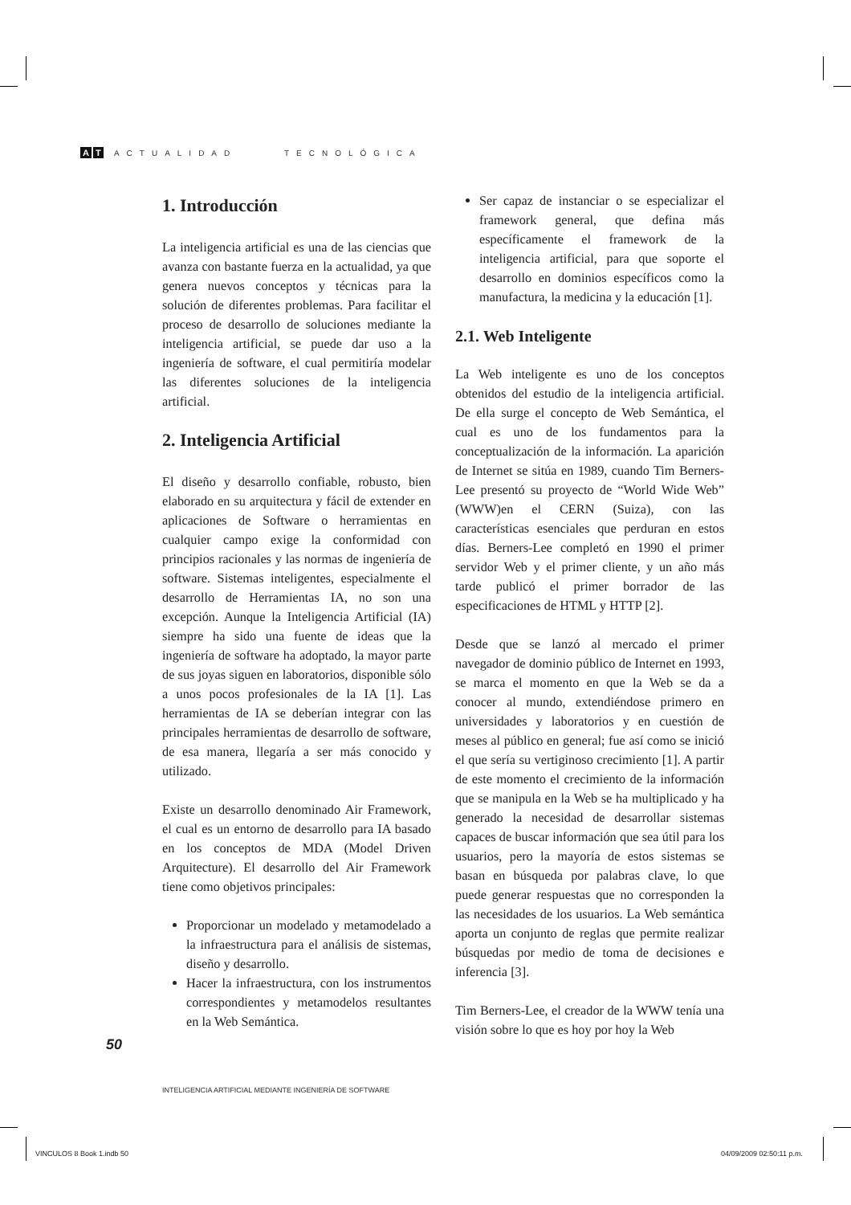A T ACTUALIDAD TECNOLÓGICA
1. Introducción
La inteligencia artificial es una de las ciencias que avanza con bastante fuerza en la actualidad, ya que genera nuevos conceptos y técnicas para la solución de diferentes problemas. Para facilitar el proceso de desarrollo de soluciones mediante la inteligencia artificial, se puede dar uso a la ingeniería de software, el cual permitiría modelar las diferentes soluciones de la inteligencia artificial.
2. Inteligencia Artificial
El diseño y desarrollo confiable, robusto, bien elaborado en su arquitectura y fácil de extender en aplicaciones de Software o herramientas en cualquier campo exige la conformidad con principios racionales y las normas de ingeniería de software. Sistemas inteligentes, especialmente el desarrollo de Herramientas IA, no son una excepción. Aunque la Inteligencia Artificial (IA) siempre ha sido una fuente de ideas que la ingeniería de software ha adoptado, la mayor parte de sus joyas siguen en laboratorios, disponible sólo a unos pocos profesionales de la IA [1]. Las herramientas de IA se deberían integrar con las principales herramientas de desarrollo de software, de esa manera, llegaría a ser más conocido y utilizado.
Existe un desarrollo denominado Air Framework, el cual es un entorno de desarrollo para IA basado en los conceptos de MDA (Model Driven Arquitecture). El desarrollo del Air Framework tiene como objetivos principales:
Proporcionar un modelado y metamodelado a la infraestructura para el análisis de sistemas, diseño y desarrollo.
Hacer la infraestructura, con los instrumentos correspondientes y metamodelos resultantes en la Web Semántica.
Ser capaz de instanciar o se especializar el framework general, que defina más específicamente el framework de la inteligencia artificial, para que soporte el desarrollo en dominios específicos como la manufactura, la medicina y la educación [1].
2.1. Web Inteligente
La Web inteligente es uno de los conceptos obtenidos del estudio de la inteligencia artificial. De ella surge el concepto de Web Semántica, el cual es uno de los fundamentos para la conceptualización de la información. La aparición de Internet se sitúa en 1989, cuando Tim Berners-Lee presentó su proyecto de “World Wide Web” (WWW)en el CERN (Suiza), con las características esenciales que perduran en estos días. Berners-Lee completó en 1990 el primer servidor Web y el primer cliente, y un año más tarde publicó el primer borrador de las especificaciones de HTML y HTTP [2].
Desde que se lanzó al mercado el primer navegador de dominio público de Internet en 1993, se marca el momento en que la Web se da a conocer al mundo, extendiéndose primero en universidades y laboratorios y en cuestión de meses al público en general; fue así como se inició el que sería su vertiginoso crecimiento [1]. A partir de este momento el crecimiento de la información que se manipula en la Web se ha multiplicado y ha generado la necesidad de desarrollar sistemas capaces de buscar información que sea útil para los usuarios, pero la mayoría de estos sistemas se basan en búsqueda por palabras clave, lo que puede generar respuestas que no corresponden la las necesidades de los usuarios. La Web semántica aporta un conjunto de reglas que permite realizar búsquedas por medio de toma de decisiones e inferencia [3].
Tim Berners-Lee, el creador de la WWW tenía una visión sobre lo que es hoy por hoy la Web
50
INTELIGENCIA ARTIFICIAL MEDIANTE INGENIERÍA DE SOFTWARE
VINCULOS 8 Book 1.indb 50 04/09/2009 02:50:11 p.m.